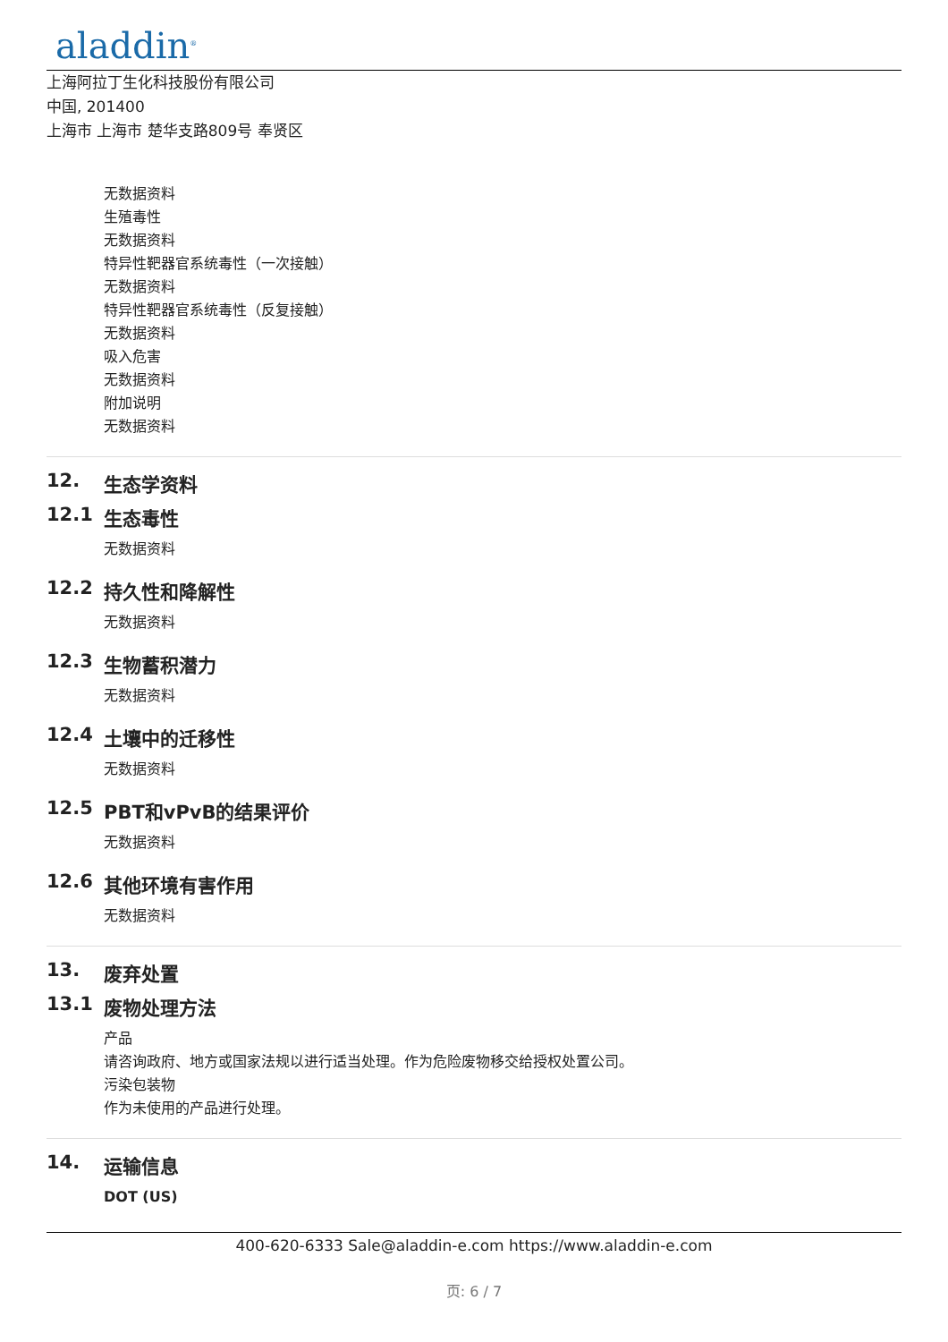aladdin<sup>®</sup>
上海阿拉丁生化科技股份有限公司
中国, 201400
上海市 上海市 楚华支路809号 奉贤区
无数据资料
生殖毒性
无数据资料
特异性靶器官系统毒性（一次接触）
无数据资料
特异性靶器官系统毒性（反复接触）
无数据资料
吸入危害
无数据资料
附加说明
无数据资料
12. 生态学资料
12.1 生态毒性
无数据资料
12.2 持久性和降解性
无数据资料
12.3 生物蓄积潜力
无数据资料
12.4 土壤中的迁移性
无数据资料
12.5 PBT和vPvB的结果评价
无数据资料
12.6 其他环境有害作用
无数据资料
13. 废弃处置
13.1 废物处理方法
产品
请咨询政府、地方或国家法规以进行适当处理。作为危险废物移交给授权处置公司。
污染包装物
作为未使用的产品进行处理。
14. 运输信息
DOT (US)
400-620-6333 Sale@aladdin-e.com https://www.aladdin-e.com
页: 6 / 7